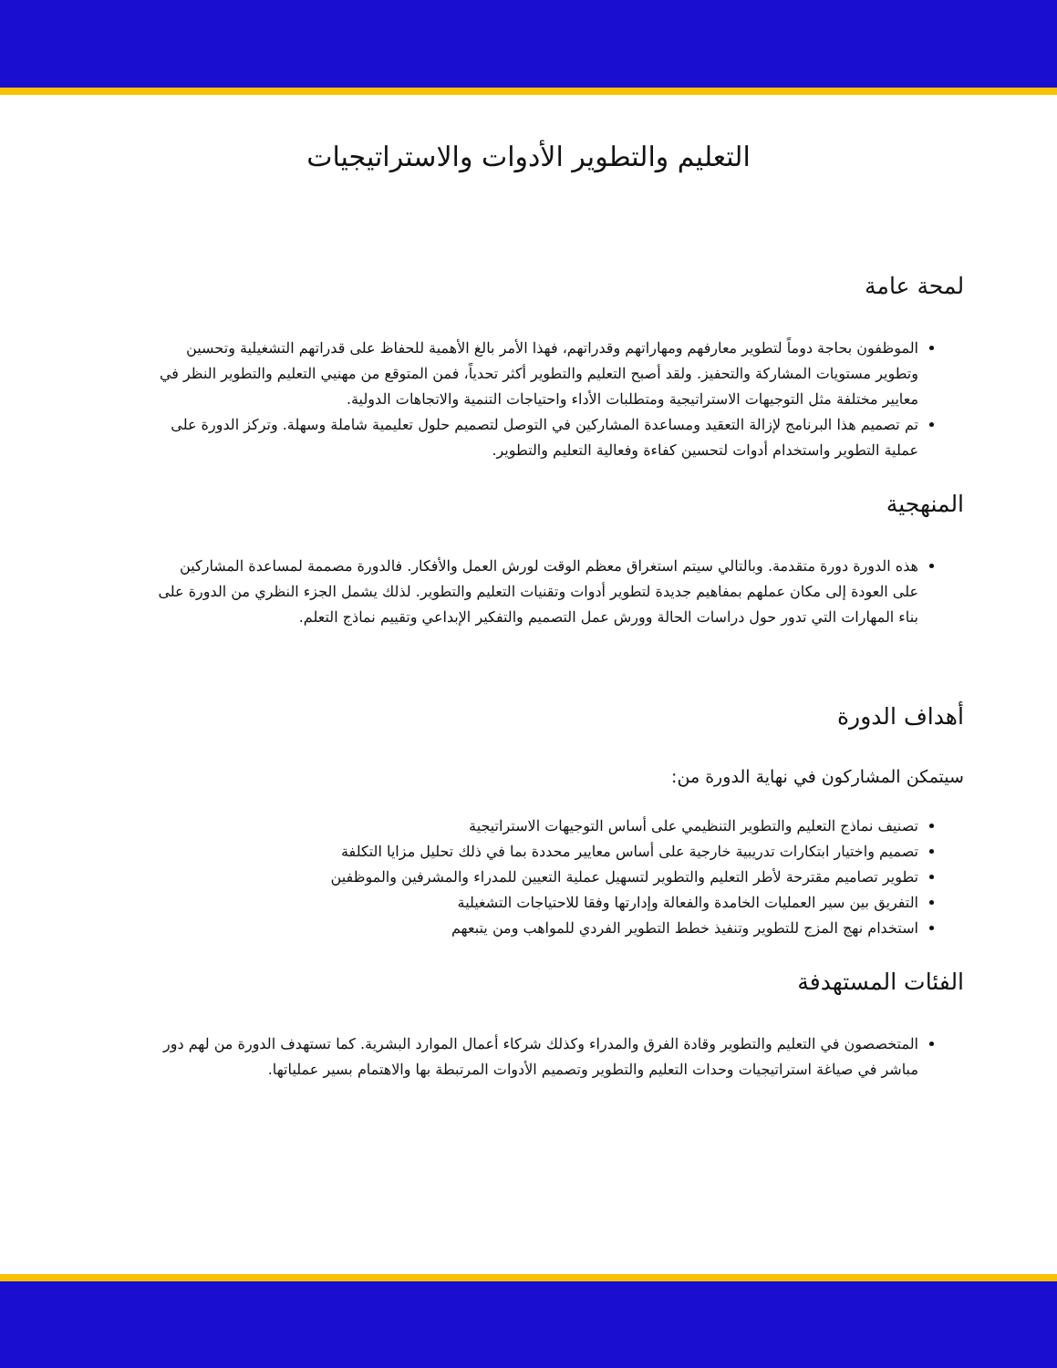التعليم والتطوير الأدوات والاستراتيجيات
لمحة عامة
الموظفون بحاجة دوماً لتطوير معارفهم ومهاراتهم وقدراتهم، فهذا الأمر بالغ الأهمية للحفاظ على قدراتهم التشغيلية وتحسين وتطوير مستويات المشاركة والتحفيز. ولقد أصبح التعليم والتطوير أكثر تحدياً، فمن المتوقع من مهنيي التعليم والتطوير النظر في معايير مختلفة مثل التوجيهات الاستراتيجية ومتطلبات الأداء واحتياجات التنمية والاتجاهات الدولية.
تم تصميم هذا البرنامج لإزالة التعقيد ومساعدة المشاركين في التوصل لتصميم حلول تعليمية شاملة وسهلة. وتركز الدورة على عملية التطوير واستخدام أدوات لتحسين كفاءة وفعالية التعليم والتطوير.
المنهجية
هذه الدورة دورة متقدمة. وبالتالي سيتم استغراق معظم الوقت لورش العمل والأفكار. فالدورة مصممة لمساعدة المشاركين على العودة إلى مكان عملهم بمفاهيم جديدة لتطوير أدوات وتقنيات التعليم والتطوير. لذلك يشمل الجزء النظري من الدورة على بناء المهارات التي تدور حول دراسات الحالة وورش عمل التصميم والتفكير الإبداعي وتقييم نماذج التعلم.
أهداف الدورة
سيتمكن المشاركون في نهاية الدورة من:
تصنيف نماذج التعليم والتطوير التنظيمي على أساس التوجيهات الاستراتيجية
تصميم واختيار ابتكارات تدريبية خارجية على أساس معايير محددة بما في ذلك تحليل مزايا التكلفة
تطوير تصاميم مقترحة لأطر التعليم والتطوير لتسهيل عملية التعيين للمدراء والمشرفين والموظفين
التفريق بين سير العمليات الخامدة والفعالة وإدارتها وفقا للاحتياجات التشغيلية
استخدام نهج المزج للتطوير وتنفيذ خطط التطوير الفردي للمواهب ومن يتبعهم
الفئات المستهدفة
المتخصصون في التعليم والتطوير وقادة الفرق والمدراء وكذلك شركاء أعمال الموارد البشرية. كما تستهدف الدورة من لهم دور مباشر في صياغة استراتيجيات وحدات التعليم والتطوير وتصميم الأدوات المرتبطة بها والاهتمام بسير عملياتها.